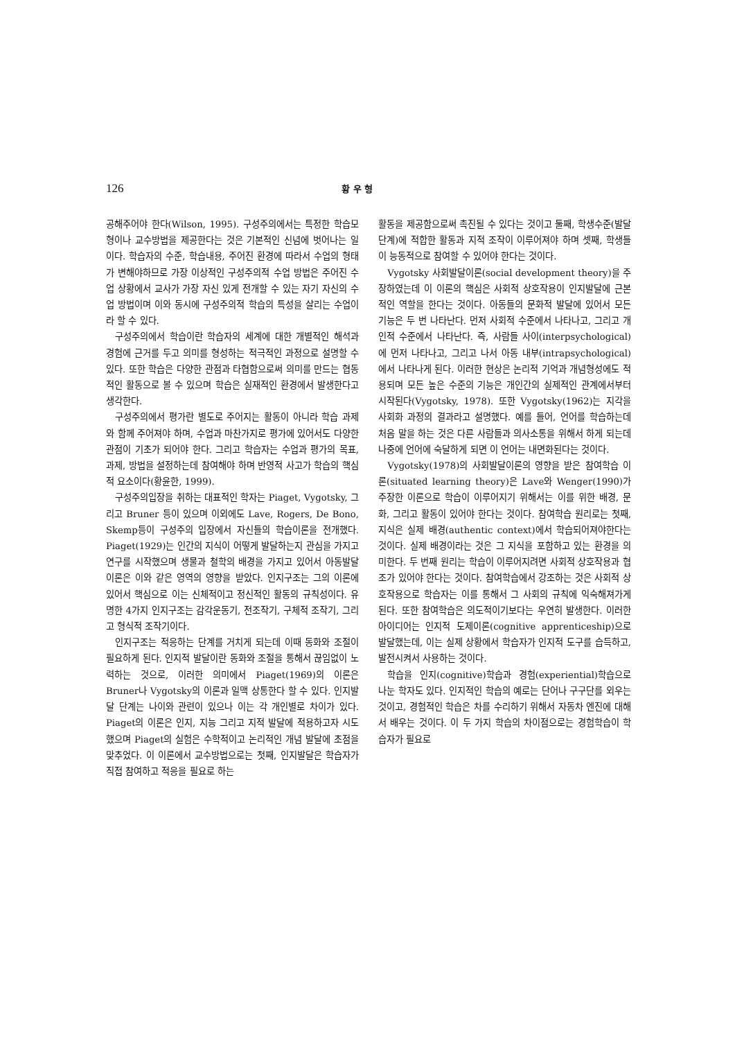126
황 우 형
공해주어야 한다(Wilson, 1995). 구성주의에서는 특정한 학습모형이나 교수방법을 제공한다는 것은 기본적인 신념에 벗어나는 일이다. 학습자의 수준, 학습내용, 주어진 환경에 따라서 수업의 형태가 변해야하므로 가장 이상적인 구성주의적 수업 방법은 주어진 수업 상황에서 교사가 가장 자신 있게 전개할 수 있는 자기 자신의 수업 방법이며 이와 동시에 구성주의적 학습의 특성을 살리는 수업이라 할 수 있다.
구성주의에서 학습이란 학습자의 세계에 대한 개별적인 해석과 경험에 근거를 두고 의미를 형성하는 적극적인 과정으로 설명할 수 있다. 또한 학습은 다양한 관점과 타협함으로써 의미를 만드는 협동적인 활동으로 볼 수 있으며 학습은 실재적인 환경에서 발생한다고 생각한다.
구성주의에서 평가란 별도로 주어지는 활동이 아니라 학습 과제와 함께 주어져야 하며, 수업과 마찬가지로 평가에 있어서도 다양한 관점이 기초가 되어야 한다. 그리고 학습자는 수업과 평가의 목표, 과제, 방법을 설정하는데 참여해야 하며 반영적 사고가 학습의 핵심적 요소이다(황윤한, 1999).
구성주의입장을 취하는 대표적인 학자는 Piaget, Vygotsky, 그리고 Bruner 등이 있으며 이외에도 Lave, Rogers, De Bono, Skemp등이 구성주의 입장에서 자신들의 학습이론을 전개했다. Piaget(1929)는 인간의 지식이 어떻게 발달하는지 관심을 가지고 연구를 시작했으며 생물과 철학의 배경을 가지고 있어서 아동발달이론은 이와 같은 영역의 영향을 받았다. 인지구조는 그의 이론에 있어서 핵심으로 이는 신체적이고 정신적인 활동의 규칙성이다. 유명한 4가지 인지구조는 감각운동기, 전조작기, 구체적 조작기, 그리고 형식적 조작기이다.
인지구조는 적응하는 단계를 거치게 되는데 이때 동화와 조절이 필요하게 된다. 인지적 발달이란 동화와 조절을 통해서 끊임없이 노력하는 것으로, 이러한 의미에서 Piaget(1969)의 이론은 Bruner나 Vygotsky의 이론과 일맥 상통한다 할 수 있다. 인지발달 단계는 나이와 관련이 있으나 이는 각 개인별로 차이가 있다. Piaget의 이론은 인지, 지능 그리고 지적 발달에 적용하고자 시도했으며 Piaget의 실험은 수학적이고 논리적인 개념 발달에 초점을 맞추었다. 이 이론에서 교수방법으로는 첫째, 인지발달은 학습자가 직접 참여하고 적응을 필요로 하는
활동을 제공함으로써 촉진될 수 있다는 것이고 둘째, 학생수준(발달단계)에 적합한 활동과 지적 조작이 이루어져야 하며 셋째, 학생들이 능동적으로 참여할 수 있어야 한다는 것이다.
Vygotsky 사회발달이론(social development theory)을 주장하였는데 이 이론의 핵심은 사회적 상호작용이 인지발달에 근본적인 역할을 한다는 것이다. 아동들의 문화적 발달에 있어서 모든 기능은 두 번 나타난다. 먼저 사회적 수준에서 나타나고, 그리고 개인적 수준에서 나타난다. 즉, 사람들 사이(interpsychological)에 먼저 나타나고, 그리고 나서 아동 내부(intrapsychological)에서 나타나게 된다. 이러한 현상은 논리적 기억과 개념형성에도 적용되며 모든 높은 수준의 기능은 개인간의 실제적인 관계에서부터 시작된다(Vygotsky, 1978). 또한 Vygotsky(1962)는 지각을 사회화 과정의 결과라고 설명했다. 예를 들어, 언어를 학습하는데 처음 말을 하는 것은 다른 사람들과 의사소통을 위해서 하게 되는데 나중에 언어에 숙달하게 되면 이 언어는 내면화된다는 것이다.
Vygotsky(1978)의 사회발달이론의 영향을 받은 참여학습 이론(situated learning theory)은 Lave와 Wenger(1990)가 주장한 이론으로 학습이 이루어지기 위해서는 이를 위한 배경, 문화, 그리고 활동이 있어야 한다는 것이다. 참여학습 원리로는 첫째, 지식은 실제 배경(authentic context)에서 학습되어져야한다는 것이다. 실제 배경이라는 것은 그 지식을 포함하고 있는 환경을 의미한다. 두 번째 원리는 학습이 이루어지려면 사회적 상호작용과 협조가 있어야 한다는 것이다. 참여학습에서 강조하는 것은 사회적 상호작용으로 학습자는 이를 통해서 그 사회의 규칙에 익숙해져가게 된다. 또한 참여학습은 의도적이기보다는 우연히 발생한다. 이러한 아이디어는 인지적 도제이론(cognitive apprenticeship)으로 발달했는데, 이는 실제 상황에서 학습자가 인지적 도구를 습득하고, 발전시켜서 사용하는 것이다.
학습을 인지(cognitive)학습과 경험(experiential)학습으로 나눈 학자도 있다. 인지적인 학습의 예로는 단어나 구구단를 외우는 것이고, 경험적인 학습은 차를 수리하기 위해서 자동차 엔진에 대해서 배우는 것이다. 이 두 가지 학습의 차이점으로는 경험학습이 학습자가 필요로